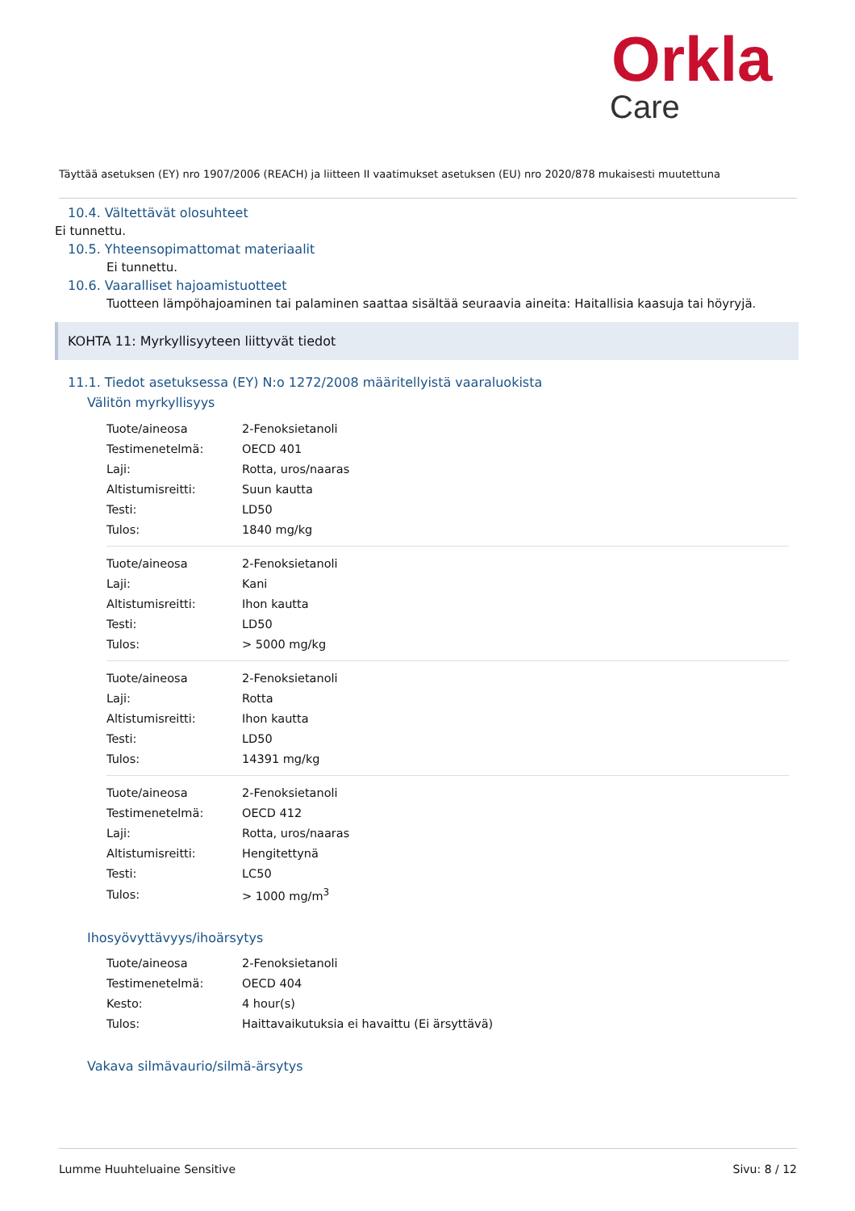Orkla
Care
Täyttää asetuksen (EY) nro 1907/2006 (REACH) ja liitteen II vaatimukset asetuksen (EU) nro 2020/878 mukaisesti muutettuna
10.4. Vältettävät olosuhteet
Ei tunnettu.
10.5. Yhteensopimattomat materiaalit
Ei tunnettu.
10.6. Vaaralliset hajoamistuotteet
Tuotteen lämpöhajoaminen tai palaminen saattaa sisältää seuraavia aineita: Haitallisia kaasuja tai höyryjä.
KOHTA 11: Myrkyllisyyteen liittyvät tiedot
11.1. Tiedot asetuksessa (EY) N:o 1272/2008 määritellyistä vaaraluokista
Välitön myrkyllisyys
| Tuote/aineosa | 2-Fenoksietanoli |
| Testimenetelmä: | OECD 401 |
| Laji: | Rotta, uros/naaras |
| Altistumisreitti: | Suun kautta |
| Testi: | LD50 |
| Tulos: | 1840 mg/kg |
| Tuote/aineosa | 2-Fenoksietanoli |
| Laji: | Kani |
| Altistumisreitti: | Ihon kautta |
| Testi: | LD50 |
| Tulos: | > 5000 mg/kg |
| Tuote/aineosa | 2-Fenoksietanoli |
| Laji: | Rotta |
| Altistumisreitti: | Ihon kautta |
| Testi: | LD50 |
| Tulos: | 14391 mg/kg |
| Tuote/aineosa | 2-Fenoksietanoli |
| Testimenetelmä: | OECD 412 |
| Laji: | Rotta, uros/naaras |
| Altistumisreitti: | Hengitettynä |
| Testi: | LC50 |
| Tulos: | > 1000 mg/m<sup>3</sup> |
Ihosyövyttävyys/ihoärsytys
| Tuote/aineosa | 2-Fenoksietanoli |
| Testimenetelmä: | OECD 404 |
| Kesto: | 4 hour(s) |
| Tulos: | Haittavaikutuksia ei havaittu (Ei ärsyttävä) |
Vakava silmävaurio/silmä-ärsytys
Lumme Huuhteluaine Sensitive Sivu: 8 / 12